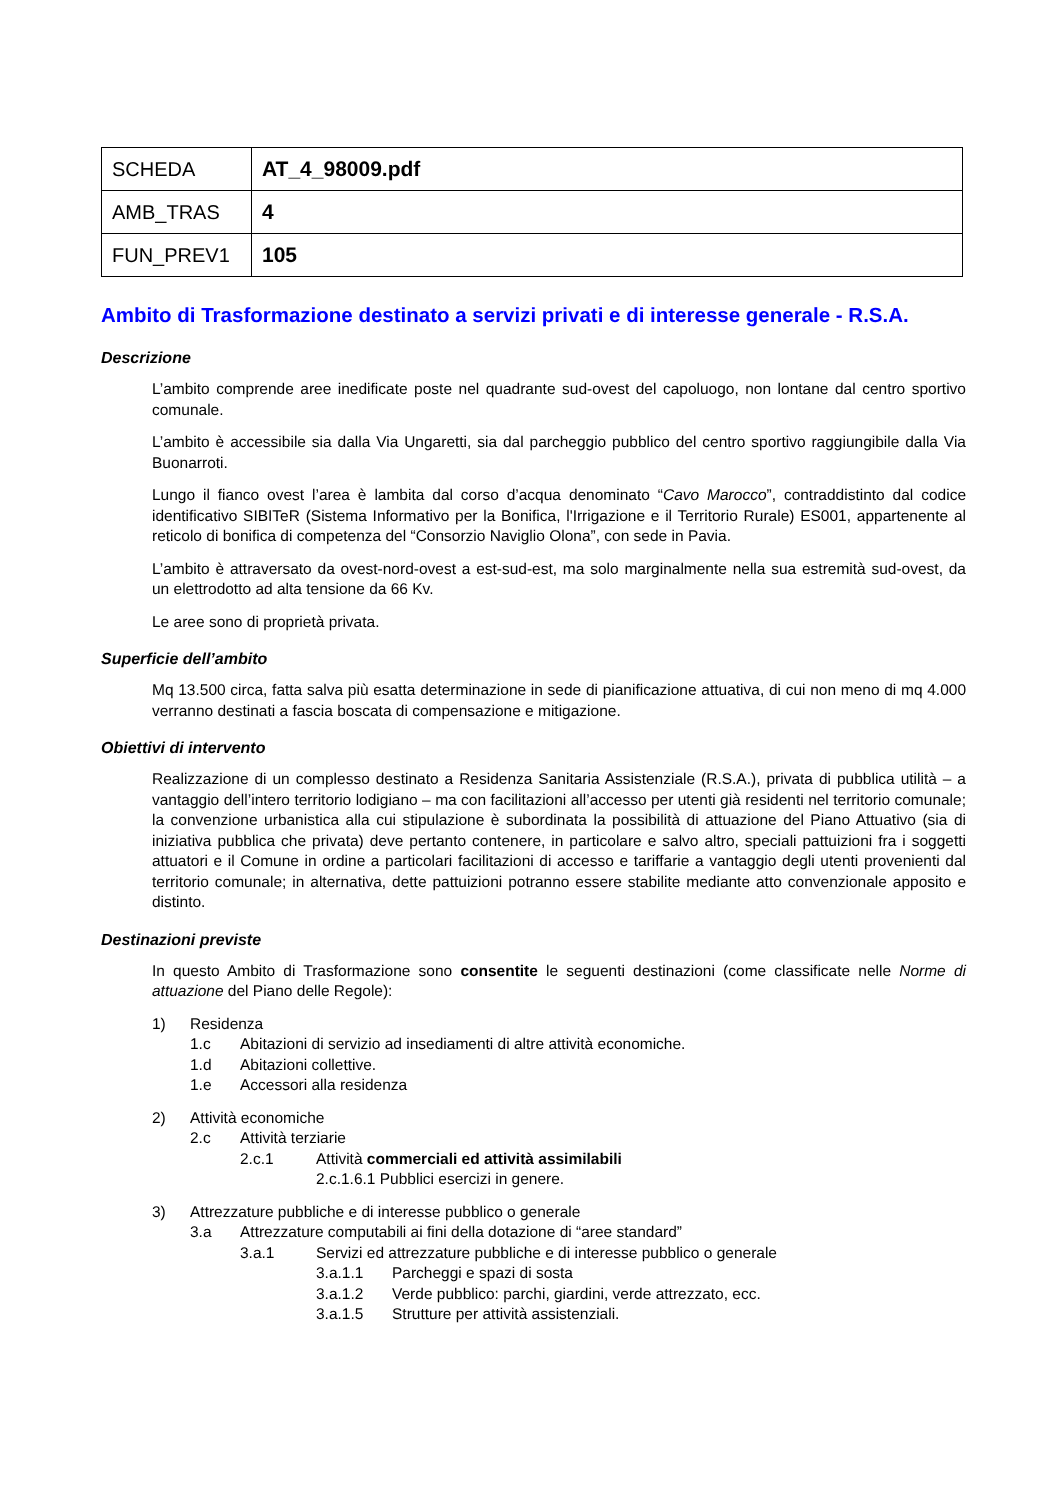| SCHEDA | AT_4_98009.pdf |
| AMB_TRAS | 4 |
| FUN_PREV1 | 105 |
Ambito di Trasformazione destinato a servizi privati e di interesse generale - R.S.A.
Descrizione
L’ambito comprende aree inedificate poste nel quadrante sud-ovest del capoluogo, non lontane dal centro sportivo comunale.
L’ambito è accessibile sia dalla Via Ungaretti, sia dal parcheggio pubblico del centro sportivo raggiungibile dalla Via Buonarroti.
Lungo il fianco ovest l’area è lambita dal corso d’acqua denominato “Cavo Marocco”, contraddistinto dal codice identificativo SIBITeR (Sistema Informativo per la Bonifica, l'Irrigazione e il Territorio Rurale) ES001, appartenente al reticolo di bonifica di competenza del “Consorzio Naviglio Olona”, con sede in Pavia.
L’ambito è attraversato da ovest-nord-ovest a est-sud-est, ma solo marginalmente nella sua estremità sud-ovest, da un elettrodotto ad alta tensione da 66 Kv.
Le aree sono di proprietà privata.
Superficie dell’ambito
Mq 13.500 circa, fatta salva più esatta determinazione in sede di pianificazione attuativa, di cui non meno di mq 4.000 verranno destinati a fascia boscata di compensazione e mitigazione.
Obiettivi di intervento
Realizzazione di un complesso destinato a Residenza Sanitaria Assistenziale (R.S.A.), privata di pubblica utilità – a vantaggio dell’intero territorio lodigiano – ma con facilitazioni all’accesso per utenti già residenti nel territorio comunale; la convenzione urbanistica alla cui stipulazione è subordinata la possibilità di attuazione del Piano Attuativo (sia di iniziativa pubblica che privata) deve pertanto contenere, in particolare e salvo altro, speciali pattuizioni fra i soggetti attuatori e il Comune in ordine a particolari facilitazioni di accesso e tariffarie a vantaggio degli utenti provenienti dal territorio comunale; in alternativa, dette pattuizioni potranno essere stabilite mediante atto convenzionale apposito e distinto.
Destinazioni previste
In questo Ambito di Trasformazione sono consentite le seguenti destinazioni (come classificate nelle Norme di attuazione del Piano delle Regole):
1) Residenza
1.c Abitazioni di servizio ad insediamenti di altre attività economiche.
1.d Abitazioni collettive.
1.e Accessori alla residenza
2) Attività economiche
2.c Attività terziarie
2.c.1 Attività commerciali ed attività assimilabili
2.c.1.6.1 Pubblici esercizi in genere.
3) Attrezzature pubbliche e di interesse pubblico o generale
3.a Attrezzature computabili ai fini della dotazione di “aree standard”
3.a.1 Servizi ed attrezzature pubbliche e di interesse pubblico o generale
3.a.1.1 Parcheggi e spazi di sosta
3.a.1.2 Verde pubblico: parchi, giardini, verde attrezzato, ecc.
3.a.1.5 Strutture per attività assistenziali.